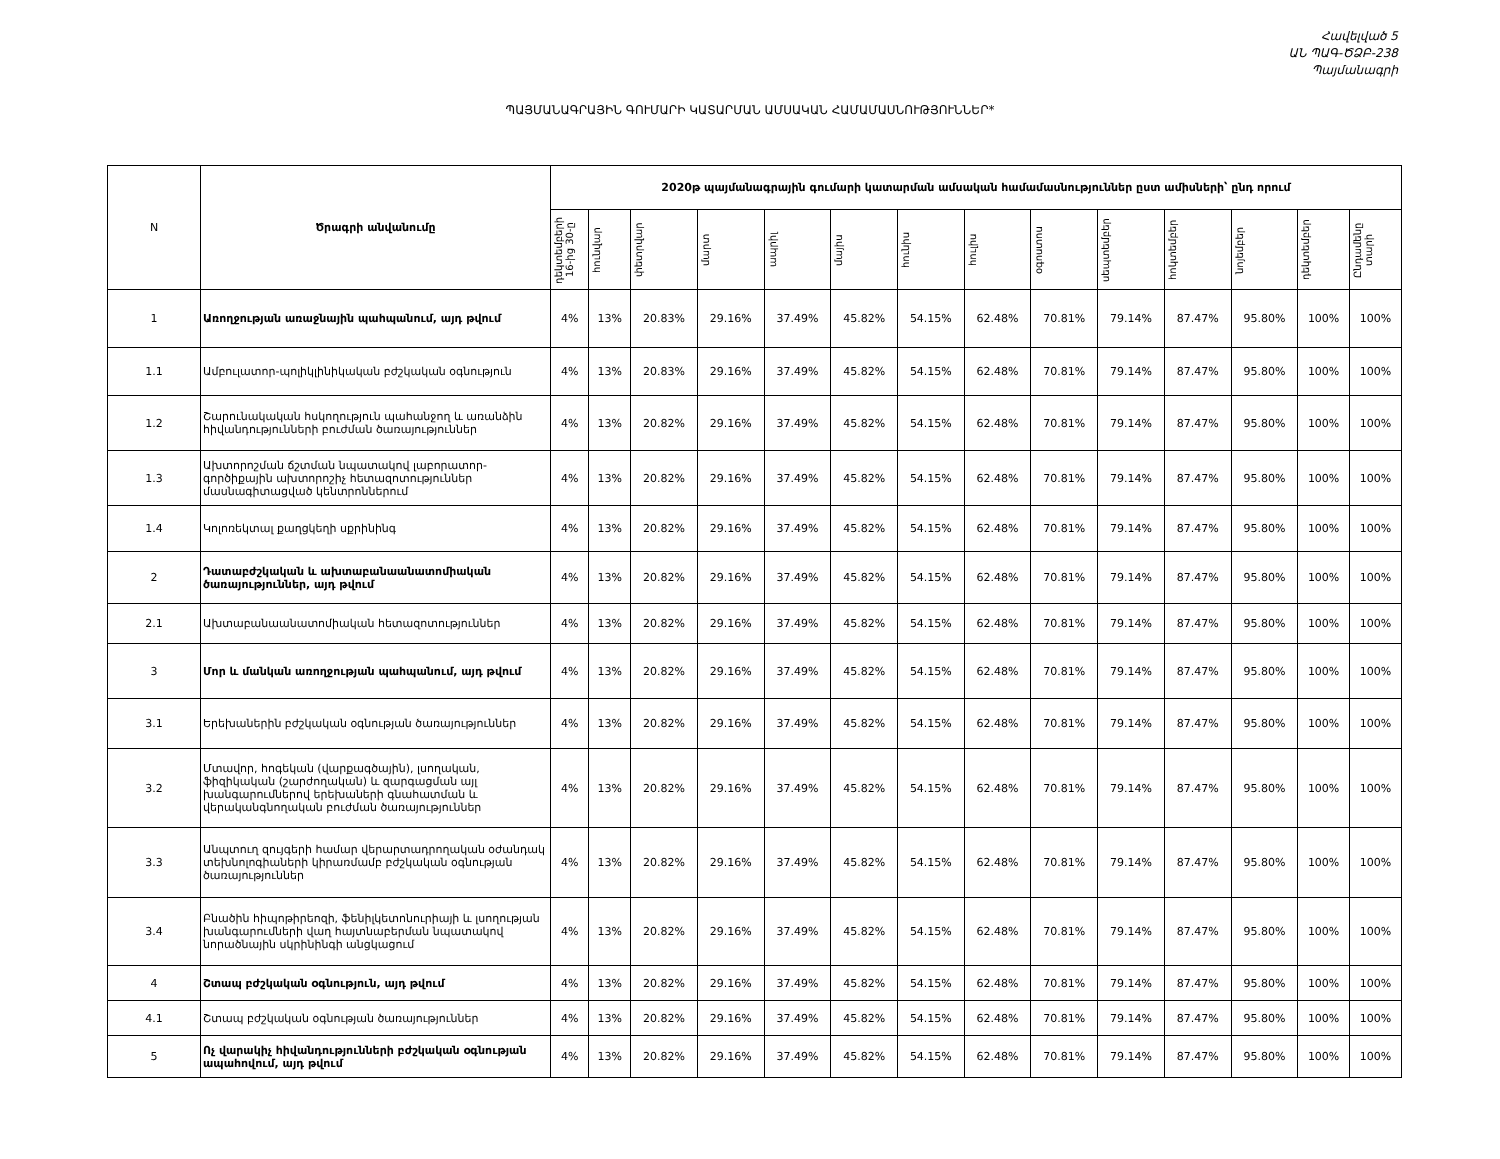Հավելված 5
ԱՆ ՊԱԳ-ԾՁԲ-238
Պայմանագրի
ՊԱՅՄԱՆԱԳՐԱՅԻՆ ԳՈՒՄԱՐԻ ԿԱՏԱՐՄԱՆ ԱՄՍԱԿԱՆ ՀԱՄԱՄԱՍՆՈՒԹՅՈՒՆՆԵՐ*
| N | Ծրագրի անվանումը | 2020թ պայմանագրային գումարի կատարման ամսական համամասնություններ ըստ ամիսների՝ ընդ որում | | | | | | | | | | | | | |
| --- | --- | --- | --- | --- | --- | --- | --- | --- | --- | --- | --- | --- | --- | --- | --- |
| | | դեկտեմբերի 16-ից 30-ը | հունվար | փետրվար | մարտ | ապրիլ | մայիս | հունիս | հուլիս | օգոստոս | սեպտեմբեր | հոկտեմբեր | նոյեմբեր | դեկտեմբեր | Ընդամենը տարի |
| 1 | Առողջության առաջնային պահպանում, այդ թվում | 4% | 13% | 20.83% | 29.16% | 37.49% | 45.82% | 54.15% | 62.48% | 70.81% | 79.14% | 87.47% | 95.80% | 100% | 100% |
| 1.1 | Ամբուլատոր-պոլիկլինիկական բժշկական օգնություն | 4% | 13% | 20.83% | 29.16% | 37.49% | 45.82% | 54.15% | 62.48% | 70.81% | 79.14% | 87.47% | 95.80% | 100% | 100% |
| 1.2 | Շարունակական հսկողություն պահանջող և առանձին հիվանդությունների բուժման ծառայություններ | 4% | 13% | 20.82% | 29.16% | 37.49% | 45.82% | 54.15% | 62.48% | 70.81% | 79.14% | 87.47% | 95.80% | 100% | 100% |
| 1.3 | Ախտորոշման ճշտման նպատակով լաբորատոր-գործիքային ախտորոշիչ հետազոտություններ մասնագիտացված կենտրոններում | 4% | 13% | 20.82% | 29.16% | 37.49% | 45.82% | 54.15% | 62.48% | 70.81% | 79.14% | 87.47% | 95.80% | 100% | 100% |
| 1.4 | Կոլոռեկտալ քաղցկեղի սքրինինգ | 4% | 13% | 20.82% | 29.16% | 37.49% | 45.82% | 54.15% | 62.48% | 70.81% | 79.14% | 87.47% | 95.80% | 100% | 100% |
| 2 | Դատաբժշկական և ախտաբանաանատոմիական ծառայություններ, այդ թվում | 4% | 13% | 20.82% | 29.16% | 37.49% | 45.82% | 54.15% | 62.48% | 70.81% | 79.14% | 87.47% | 95.80% | 100% | 100% |
| 2.1 | Ախտաբանաանատոմիական հետազոտություններ | 4% | 13% | 20.82% | 29.16% | 37.49% | 45.82% | 54.15% | 62.48% | 70.81% | 79.14% | 87.47% | 95.80% | 100% | 100% |
| 3 | Մոր և մանկան առողջության պահպանում, այդ թվում | 4% | 13% | 20.82% | 29.16% | 37.49% | 45.82% | 54.15% | 62.48% | 70.81% | 79.14% | 87.47% | 95.80% | 100% | 100% |
| 3.1 | Երեխաներին բժշկական օգնության ծառայություններ | 4% | 13% | 20.82% | 29.16% | 37.49% | 45.82% | 54.15% | 62.48% | 70.81% | 79.14% | 87.47% | 95.80% | 100% | 100% |
| 3.2 | Մտավոր, հոգեկան (վարքագծային), լսողական, ֆիզիկական (շարժողական) և զարգացման այլ խանգարումներով երեխաների գնահատման և վերականգնողական բուժման ծառայություններ | 4% | 13% | 20.82% | 29.16% | 37.49% | 45.82% | 54.15% | 62.48% | 70.81% | 79.14% | 87.47% | 95.80% | 100% | 100% |
| 3.3 | Անպտուղ զույգերի համար վերարտադրողական օժանդակ տեխնոլոգիաների կիրառմամբ բժշկական օգնության ծառայություններ | 4% | 13% | 20.82% | 29.16% | 37.49% | 45.82% | 54.15% | 62.48% | 70.81% | 79.14% | 87.47% | 95.80% | 100% | 100% |
| 3.4 | Բնածին հիպոթիրեոզի, ֆենիլկետոնուրիայի և լսողության խանգարումների վաղ հայտնաբերման նպատակով նորածնային սկրինինգի անցկացում | 4% | 13% | 20.82% | 29.16% | 37.49% | 45.82% | 54.15% | 62.48% | 70.81% | 79.14% | 87.47% | 95.80% | 100% | 100% |
| 4 | Շտապ բժշկական օգնություն, այդ թվում | 4% | 13% | 20.82% | 29.16% | 37.49% | 45.82% | 54.15% | 62.48% | 70.81% | 79.14% | 87.47% | 95.80% | 100% | 100% |
| 4.1 | Շտապ բժշկական օգնության ծառայություններ | 4% | 13% | 20.82% | 29.16% | 37.49% | 45.82% | 54.15% | 62.48% | 70.81% | 79.14% | 87.47% | 95.80% | 100% | 100% |
| 5 | Ոչ վարակիչ հիվանդությունների բժշկական օգնության ապահովում, այդ թվում | 4% | 13% | 20.82% | 29.16% | 37.49% | 45.82% | 54.15% | 62.48% | 70.81% | 79.14% | 87.47% | 95.80% | 100% | 100% |